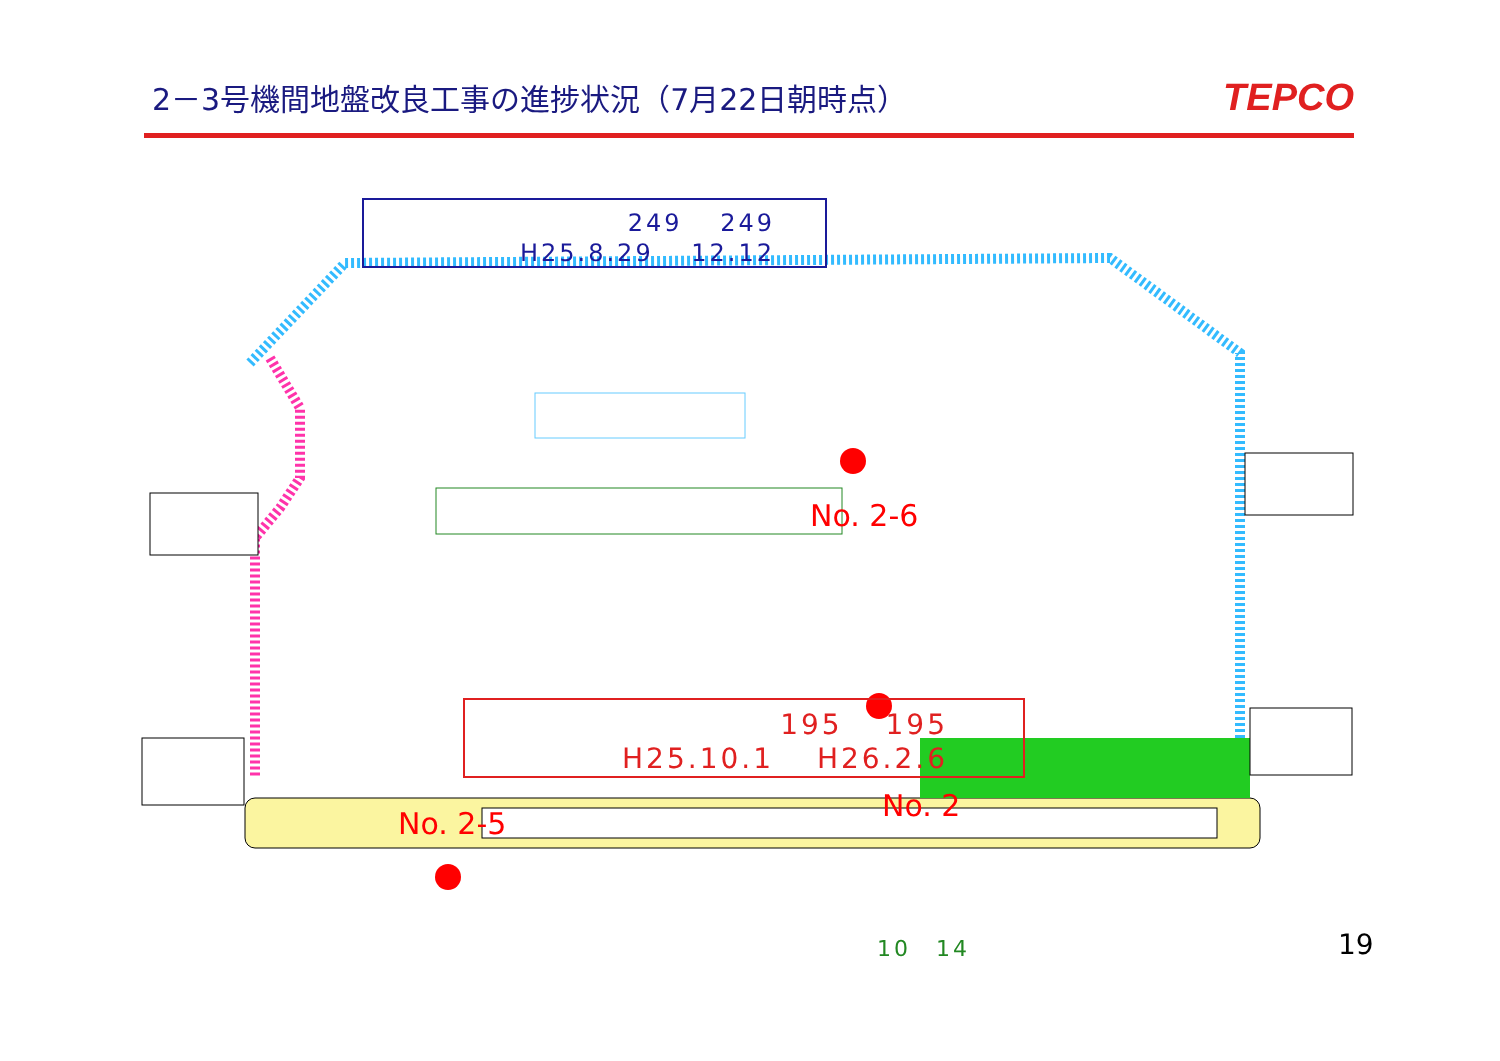2－3号機間地盤改良工事の進捗状況（7月22日朝時点）
TEPCO
249　 249
H25.8.29　 12.12　　　
No. 2-6
No. 2
195　 195
H25.10.1　 H26.2.6　
No. 2-5
10　14 19